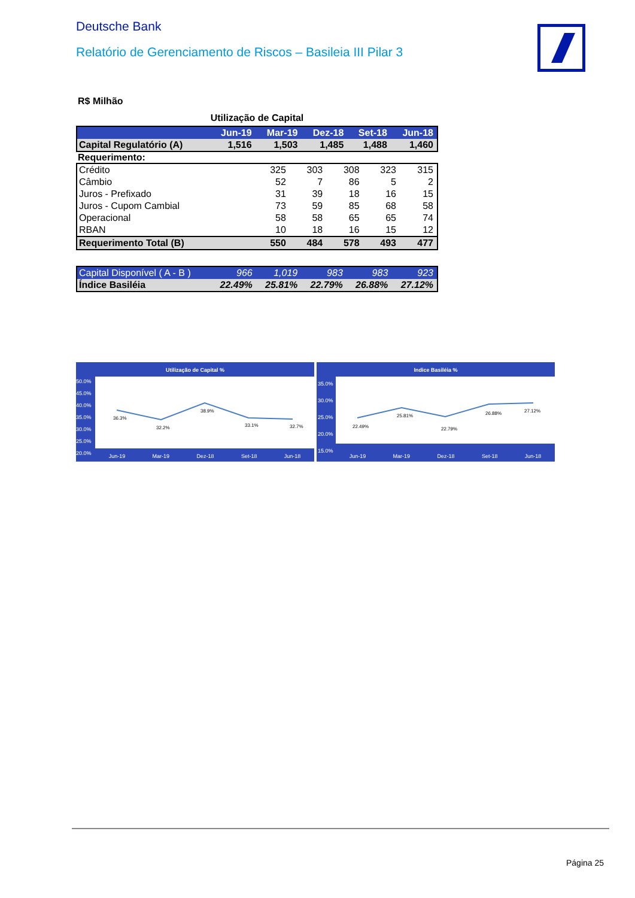Deutsche Bank
Relatório de Gerenciamento de Riscos – Basileia III Pilar 3
R$ Milhão
Utilização de Capital
| | Jun-19 | Mar-19 | Dez-18 | Set-18 | Jun-18 |
| --- | --- | --- | --- | --- | --- |
| Capital Regulatório (A) | 1,516 | 1,503 | 1,485 | 1,488 | 1,460 |
Requerimento:
| Crédito | 325 | 303 | 308 | 323 | 315 |
| Câmbio | 52 | 7 | 86 | 5 | 2 |
| Juros - Prefixado | 31 | 39 | 18 | 16 | 15 |
| Juros - Cupom Cambial | 73 | 59 | 85 | 68 | 58 |
| Operacional | 58 | 58 | 65 | 65 | 74 |
| RBAN | 10 | 18 | 16 | 15 | 12 |
| Requerimento Total (B) | 550 | 484 | 578 | 493 | 477 |
| Capital Disponível ( A - B ) | 966 | 1,019 | 983 | 983 | 923 |
| Índice Basiléia | 22.49% | 25.81% | 22.79% | 26.88% | 27.12% |
Utilização de Capital %
36.3%
32.2%
38.9%
33.1%
32.7%
50.0%
45.0%
40.0%
35.0%
30.0%
25.0%
20.0%
Jun-19 Mar-19 Dez-18 Set-18 Jun-18
Indice Basiléia %
22.49%
25.81%
22.79%
26.88%
27.12%
35.0%
30.0%
25.0%
20.0%
15.0%
Jun-19 Mar-19 Dez-18 Set-18 Jun-18
Página 25